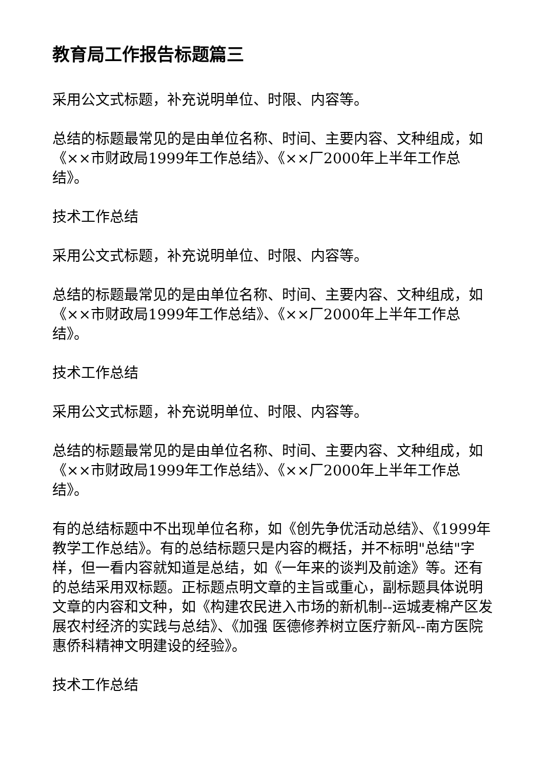教育局工作报告标题篇三
采用公文式标题，补充说明单位、时限、内容等。
总结的标题最常见的是由单位名称、时间、主要内容、文种组成，如《××市财政局1999年工作总结》、《××厂2000年上半年工作总结》。
技术工作总结
采用公文式标题，补充说明单位、时限、内容等。
总结的标题最常见的是由单位名称、时间、主要内容、文种组成，如《××市财政局1999年工作总结》、《××厂2000年上半年工作总结》。
技术工作总结
采用公文式标题，补充说明单位、时限、内容等。
总结的标题最常见的是由单位名称、时间、主要内容、文种组成，如《××市财政局1999年工作总结》、《××厂2000年上半年工作总结》。
有的总结标题中不出现单位名称，如《创先争优活动总结》、《1999年教学工作总结》。有的总结标题只是内容的概括，并不标明"总结"字样，但一看内容就知道是总结，如《一年来的谈判及前途》等。还有的总结采用双标题。正标题点明文章的主旨或重心，副标题具体说明文章的内容和文种，如《构建农民进入市场的新机制--运城麦棉产区发展农村经济的实践与总结》、《加强 医德修养树立医疗新风--南方医院惠侨科精神文明建设的经验》。
技术工作总结